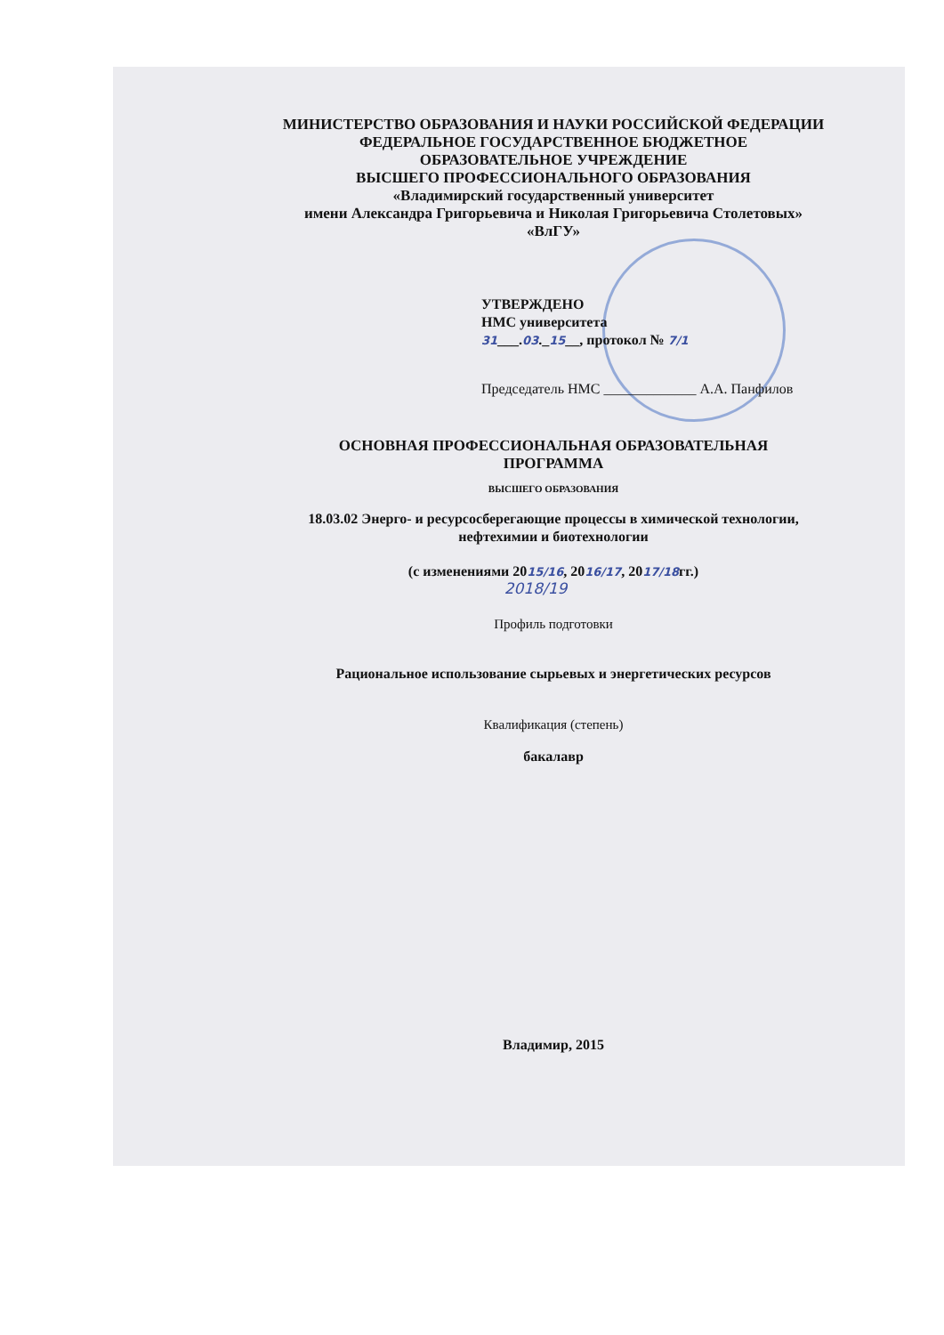МИНИСТЕРСТВО ОБРАЗОВАНИЯ И НАУКИ РОССИЙСКОЙ ФЕДЕРАЦИИ
ФЕДЕРАЛЬНОЕ ГОСУДАРСТВЕННОЕ БЮДЖЕТНОЕ
ОБРАЗОВАТЕЛЬНОЕ УЧРЕЖДЕНИЕ
ВЫСШЕГО ПРОФЕССИОНАЛЬНОГО ОБРАЗОВАНИЯ
«Владимирский государственный университет
имени Александра Григорьевича и Николая Григорьевича Столетовых»
«ВлГУ»
УТВЕРЖДЕНО
НМС университета
31___.03._15__, протокол № 7/1
Председатель НМС _____________ А.А. Панфилов
ОСНОВНАЯ ПРОФЕССИОНАЛЬНАЯ ОБРАЗОВАТЕЛЬНАЯ
ПРОГРАММА
ВЫСШЕГО ОБРАЗОВАНИЯ
18.03.02 Энерго- и ресурсосберегающие процессы в химической технологии,
нефтехимии и биотехнологии
(с изменениями 2015/16, 2016/17, 2017/18гг.)
2018/19
Профиль подготовки
Рациональное использование сырьевых и энергетических ресурсов
Квалификация (степень)
бакалавр
Владимир, 2015